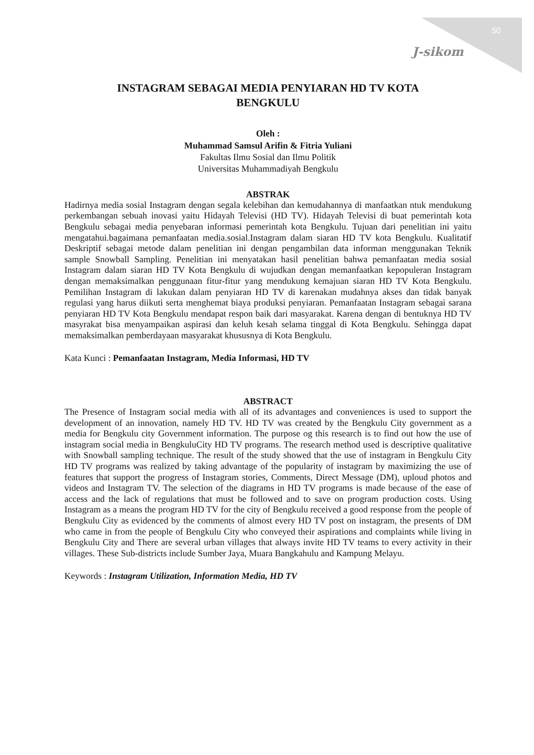50
J-sikom
INSTAGRAM SEBAGAI MEDIA PENYIARAN HD TV KOTA
BENGKULU
Oleh :
Muhammad Samsul Arifin & Fitria Yuliani
Fakultas Ilmu Sosial dan Ilmu Politik
Universitas Muhammadiyah Bengkulu
ABSTRAK
Hadirnya media sosial Instagram dengan segala kelebihan dan kemudahannya di manfaatkan ntuk mendukung perkembangan sebuah inovasi yaitu Hidayah Televisi (HD TV). Hidayah Televisi di buat pemerintah kota Bengkulu sebagai media penyebaran informasi pemerintah kota Bengkulu. Tujuan dari penelitian ini yaitu mengatahui.bagaimana pemanfaatan media.sosial.Instagram dalam siaran HD TV kota Bengkulu. Kualitatif Deskriptif sebagai metode dalam penelitian ini dengan pengambilan data informan menggunakan Teknik sample Snowball Sampling. Penelitian ini menyatakan hasil penelitian bahwa pemanfaatan media sosial Instagram dalam siaran HD TV Kota Bengkulu di wujudkan dengan memanfaatkan kepopuleran Instagram dengan memaksimalkan penggunaan fitur-fitur yang mendukung kemajuan siaran HD TV Kota Bengkulu. Pemilihan Instagram di lakukan dalam penyiaran HD TV di karenakan mudahnya akses dan tidak banyak regulasi yang harus diikuti serta menghemat biaya produksi penyiaran. Pemanfaatan Instagram sebagai sarana penyiaran HD TV Kota Bengkulu mendapat respon baik dari masyarakat. Karena dengan di bentuknya HD TV masyrakat bisa menyampaikan aspirasi dan keluh kesah selama tinggal di Kota Bengkulu. Sehingga dapat memaksimalkan pemberdayaan masyarakat khususnya di Kota Bengkulu.
Kata Kunci : Pemanfaatan Instagram, Media Informasi, HD TV
ABSTRACT
The Presence of Instagram social media with all of its advantages and conveniences is used to support the development of an innovation, namely HD TV. HD TV was created by the Bengkulu City government as a media for Bengkulu city Government information. The purpose og this research is to find out how the use of instagram social media in BengkuluCity HD TV programs. The research method used is descriptive qualitative with Snowball sampling technique. The result of the study showed that the use of instagram in Bengkulu City HD TV programs was realized by taking advantage of the popularity of instagram by maximizing the use of features that support the progress of Instagram stories, Comments, Direct Message (DM), uploud photos and videos and Instagram TV. The selection of the diagrams in HD TV programs is made because of the ease of access and the lack of regulations that must be followed and to save on program production costs. Using Instagram as a means the program HD TV for the city of Bengkulu received a good response from the people of Bengkulu City as evidenced by the comments of almost every HD TV post on instagram, the presents of DM who came in from the people of Bengkulu City who conveyed their aspirations and complaints while living in Bengkulu City and There are several urban villages that always invite HD TV teams to every activity in their villages. These Sub-districts include Sumber Jaya, Muara Bangkahulu and Kampung Melayu.
Keywords : Instagram Utilization, Information Media, HD TV